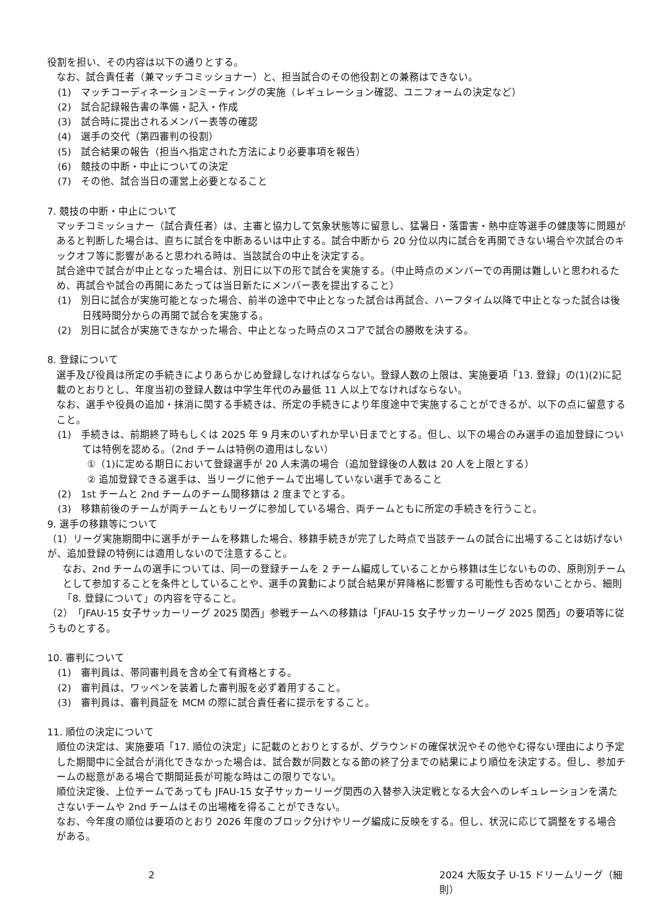役割を担い、その内容は以下の通りとする。
なお、試合責任者（兼マッチコミッショナー）と、担当試合のその他役割との兼務はできない。
(1)　マッチコーディネーションミーティングの実施（レギュレーション確認、ユニフォームの決定など）
(2)　試合記録報告書の準備・記入・作成
(3)　試合時に提出されるメンバー表等の確認
(4)　選手の交代（第四審判の役割）
(5)　試合結果の報告（担当へ指定された方法により必要事項を報告）
(6)　競技の中断・中止についての決定
(7)　その他、試合当日の運営上必要となること
7. 競技の中断・中止について
マッチコミッショナー（試合責任者）は、主審と協力して気象状態等に留意し、猛暑日・落雷害・熱中症等選手の健康等に問題があると判断した場合は、直ちに試合を中断あるいは中止する。試合中断から 20 分位以内に試合を再開できない場合や次試合のキックオフ等に影響があると思われる時は、当該試合の中止を決定する。
試合途中で試合が中止となった場合は、別日に以下の形で試合を実施する。（中止時点のメンバーでの再開は難しいと思われるため、再試合や試合の再開にあたっては当日新たにメンバー表を提出すること）
(1)　別日に試合が実施可能となった場合、前半の途中で中止となった試合は再試合、ハーフタイム以降で中止となった試合は後日残時間分からの再開で試合を実施する。
(2)　別日に試合が実施できなかった場合、中止となった時点のスコアで試合の勝敗を決する。
8. 登録について
選手及び役員は所定の手続きによりあらかじめ登録しなければならない。登録人数の上限は、実施要項「13. 登録」の(1)(2)に記載のとおりとし、年度当初の登録人数は中学生年代のみ最低 11 人以上でなければならない。
なお、選手や役員の追加・抹消に関する手続きは、所定の手続きにより年度途中で実施することができるが、以下の点に留意すること。
(1)　手続きは、前期終了時もしくは 2025 年 9 月末のいずれか早い日までとする。但し、以下の場合のみ選手の追加登録については特例を認める。（2nd チームは特例の適用はしない）
①（1)に定める期日において登録選手が 20 人未満の場合（追加登録後の人数は 20 人を上限とする）
② 追加登録できる選手は、当リーグに他チームで出場していない選手であること
(2)　1st チームと 2nd チームのチーム間移籍は 2 度までとする。
(3)　移籍前後のチームが両チームともリーグに参加している場合、両チームともに所定の手続きを行うこと。
9. 選手の移籍等について
（1）リーグ実施期間中に選手がチームを移籍した場合、移籍手続きが完了した時点で当該チームの試合に出場することは妨げないが、追加登録の特例には適用しないので注意すること。
なお、2nd チームの選手については、同一の登録チームを 2 チーム編成していることから移籍は生じないものの、原則別チームとして参加することを条件としていることや、選手の異動により試合結果が昇降格に影響する可能性も否めないことから、細則「8. 登録について」の内容を守ること。
（2）「JFAU-15 女子サッカーリーグ 2025 関西」参戦チームへの移籍は「JFAU-15 女子サッカーリーグ 2025 関西」の要項等に従うものとする。
10. 審判について
(1)　審判員は、帯同審判員を含め全て有資格とする。
(2)　審判員は、ワッペンを装着した審判服を必ず着用すること。
(3)　審判員は、審判員証を MCM の際に試合責任者に提示をすること。
11. 順位の決定について
順位の決定は、実施要項「17. 順位の決定」に記載のとおりとするが、グラウンドの確保状況やその他やむ得ない理由により予定した期間中に全試合が消化できなかった場合は、試合数が同数となる節の終了分までの結果により順位を決定する。但し、参加チームの総意がある場合で期間延長が可能な時はこの限りでない。
順位決定後、上位チームであっても JFAU-15 女子サッカーリーグ関西の入替参入決定戦となる大会へのレギュレーションを満たさないチームや 2nd チームはその出場権を得ることができない。
なお、今年度の順位は要項のとおり 2026 年度のブロック分けやリーグ編成に反映をする。但し、状況に応じて調整をする場合がある。
2 2024 大阪女子 U-15 ドリームリーグ（細則）